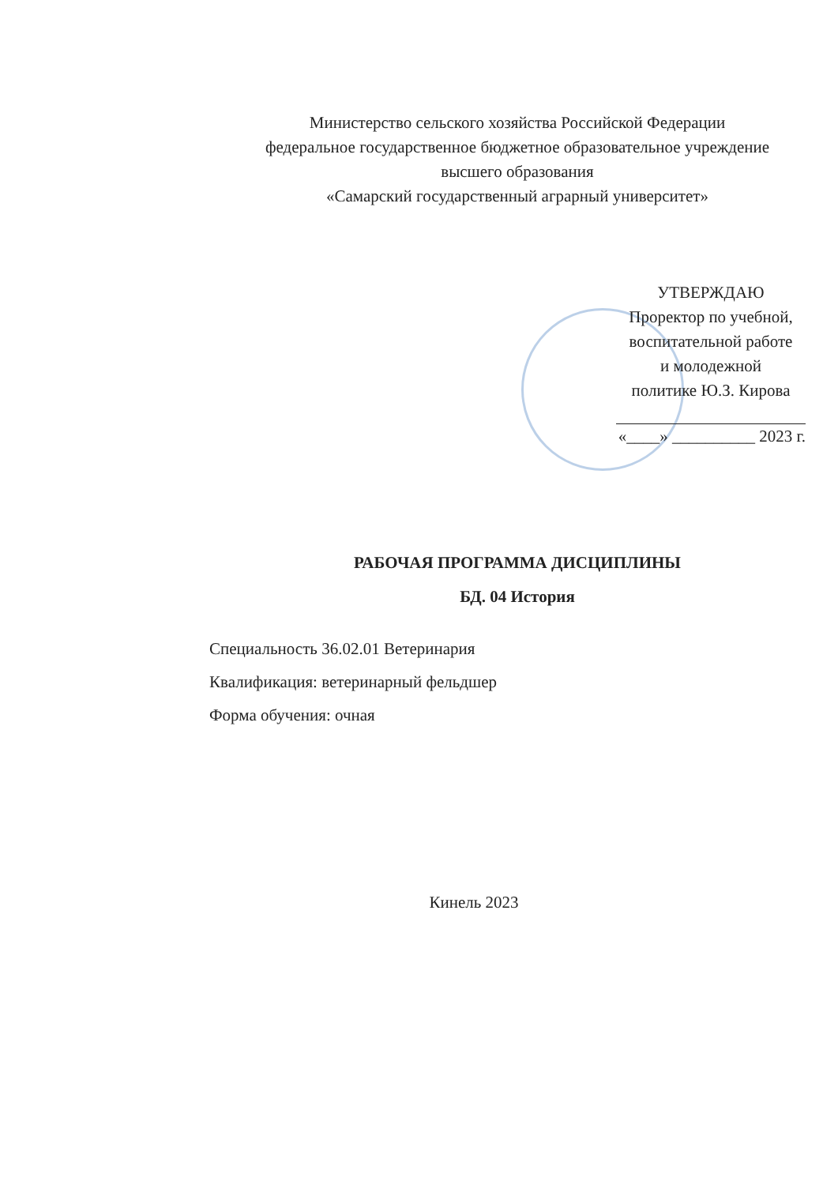Министерство сельского хозяйства Российской Федерации
федеральное государственное бюджетное образовательное учреждение
высшего образования
«Самарский государственный аграрный университет»
УТВЕРЖДАЮ
Проректор по учебной,
воспитательной работе
и молодежной
политике Ю.З. Кирова
«____» __________ 2023 г.
РАБОЧАЯ ПРОГРАММА ДИСЦИПЛИНЫ
БД. 04 История
Специальность 36.02.01 Ветеринария
Квалификация: ветеринарный фельдшер
Форма обучения: очная
Кинель 2023